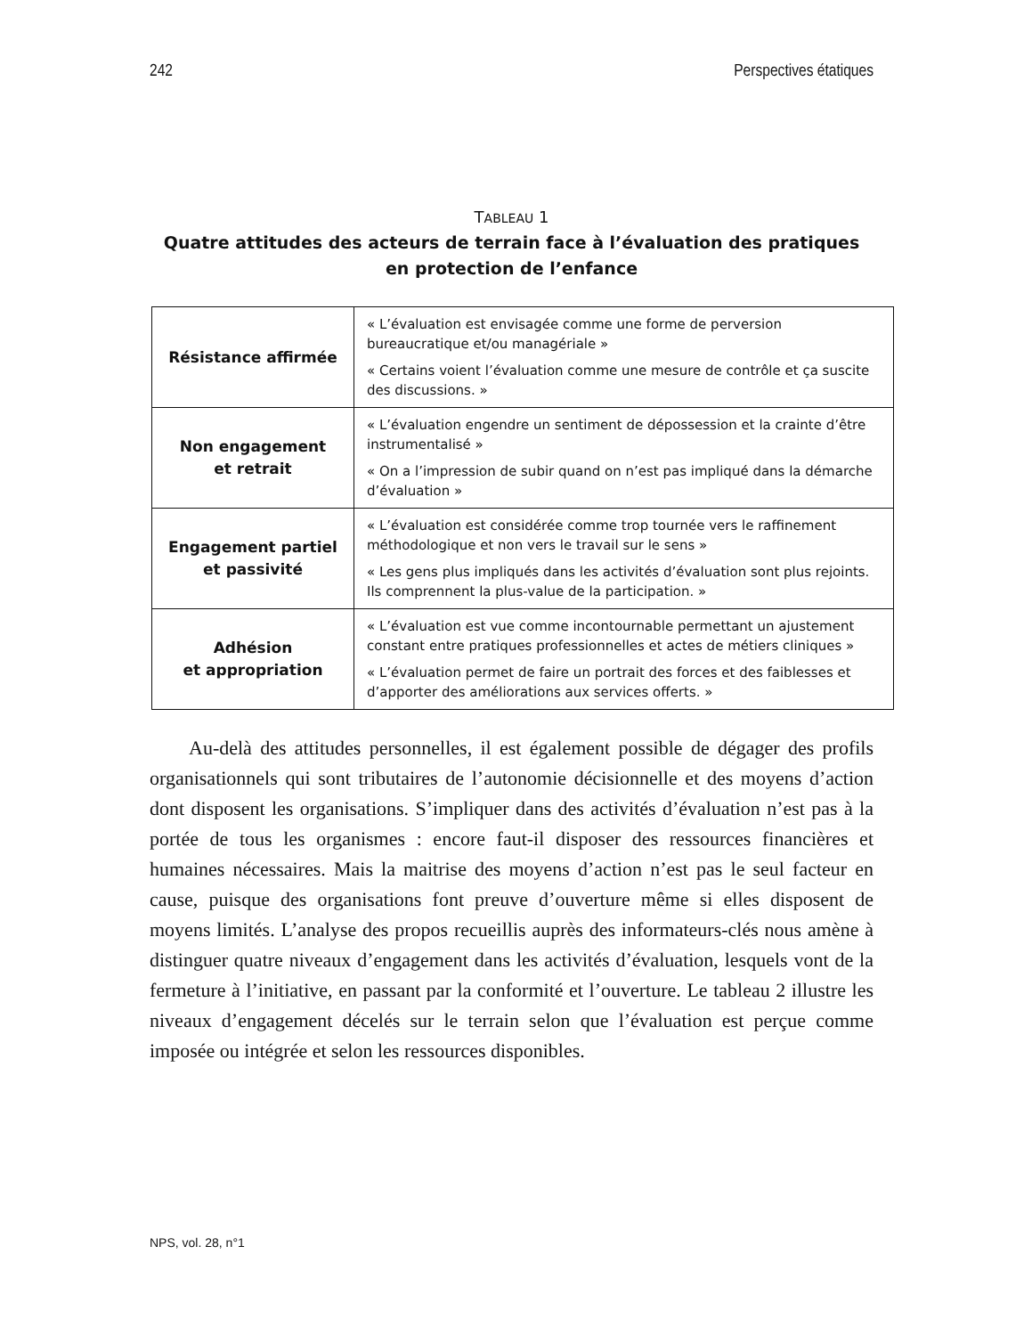242 Perspectives étatiques
TABLEAU 1
Quatre attitudes des acteurs de terrain face à l’évaluation des pratiques
en protection de l’enfance
| Résistance affirmée | « L’évaluation est envisagée comme une forme de perversion bureaucratique et/ou managériale » « Certains voient l’évaluation comme une mesure de contrôle et ça suscite des discussions. » |
| Non engagement et retrait | « L’évaluation engendre un sentiment de dépossession et la crainte d’être instrumentalisé » « On a l’impression de subir quand on n’est pas impliqué dans la démarche d’évaluation » |
| Engagement partiel et passivité | « L’évaluation est considérée comme trop tournée vers le raffinement méthodologique et non vers le travail sur le sens » « Les gens plus impliqués dans les activités d’évaluation sont plus rejoints. Ils comprennent la plus-value de la participation. » |
| Adhésion et appropriation | « L’évaluation est vue comme incontournable permettant un ajustement constant entre pratiques professionnelles et actes de métiers cliniques » « L’évaluation permet de faire un portrait des forces et des faiblesses et d’apporter des améliorations aux services offerts. » |
  Au-delà des attitudes personnelles, il est également possible de dégager des profils organisationnels qui sont tributaires de l’autonomie décisionnelle et des moyens d’action dont disposent les organisations. S’impliquer dans des activités d’évaluation n’est pas à la portée de tous les organismes : encore faut-il disposer des ressources financières et humaines nécessaires. Mais la maitrise des moyens d’action n’est pas le seul facteur en cause, puisque des organisations font preuve d’ouverture même si elles disposent de moyens limités. L’analyse des propos recueillis auprès des informateurs-clés nous amène à distinguer quatre niveaux d’engagement dans les activités d’évaluation, lesquels vont de la fermeture à l’initiative, en passant par la conformité et l’ouverture. Le tableau 2 illustre les niveaux d’engagement décelés sur le terrain selon que l’évaluation est perçue comme imposée ou intégrée et selon les ressources disponibles.
NPS, vol. 28, n°1